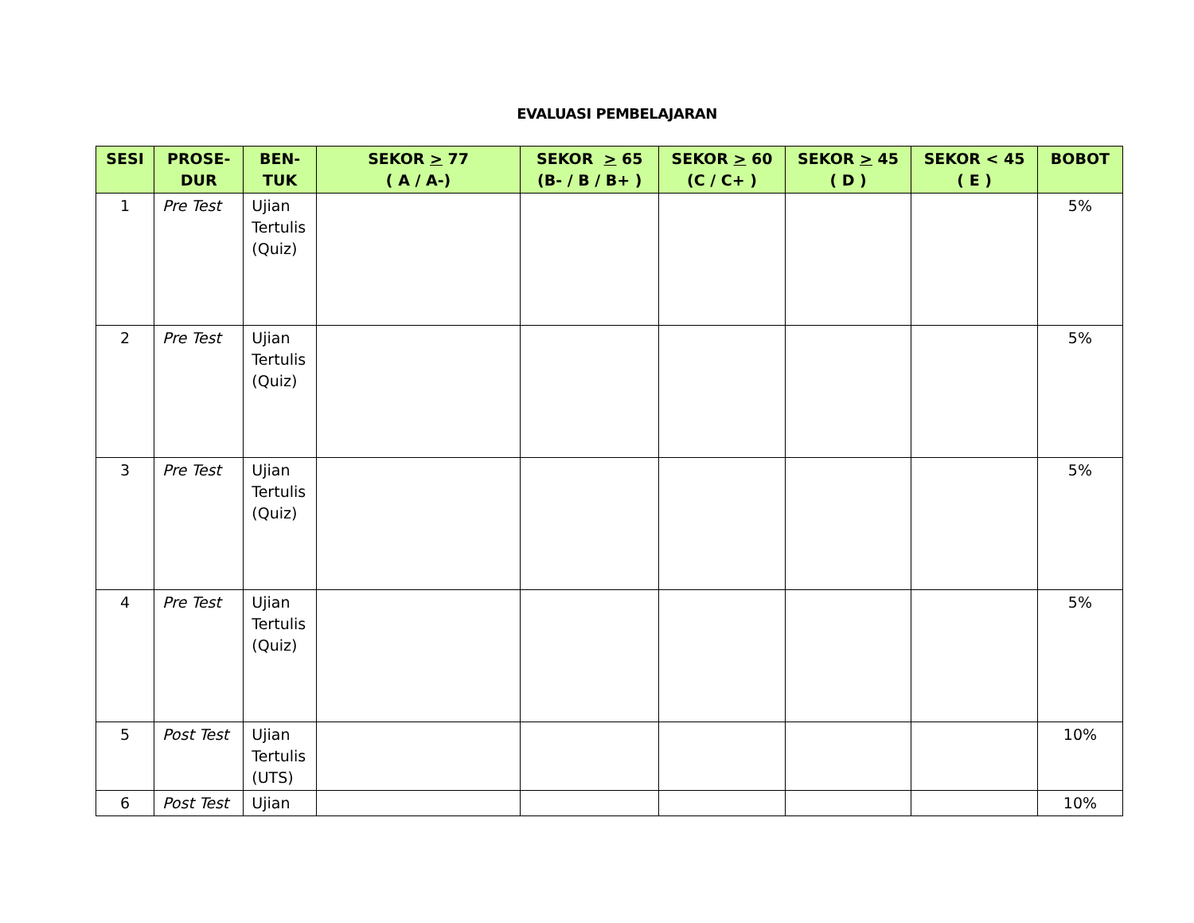EVALUASI PEMBELAJARAN
| SESI | PROSE- DUR | BEN- TUK | SEKOR > 77 ( A / A-) | SEKOR > 65 (B- / B / B+ ) | SEKOR > 60 (C / C+ ) | SEKOR > 45 ( D ) | SEKOR < 45 ( E ) | BOBOT |
| --- | --- | --- | --- | --- | --- | --- | --- | --- |
| 1 | Pre Test | Ujian Tertulis (Quiz) | | | | | | 5% |
| 2 | Pre Test | Ujian Tertulis (Quiz) | | | | | | 5% |
| 3 | Pre Test | Ujian Tertulis (Quiz) | | | | | | 5% |
| 4 | Pre Test | Ujian Tertulis (Quiz) | | | | | | 5% |
| 5 | Post Test | Ujian Tertulis (UTS) | | | | | | 10% |
| 6 | Post Test | Ujian | | | | | | 10% |